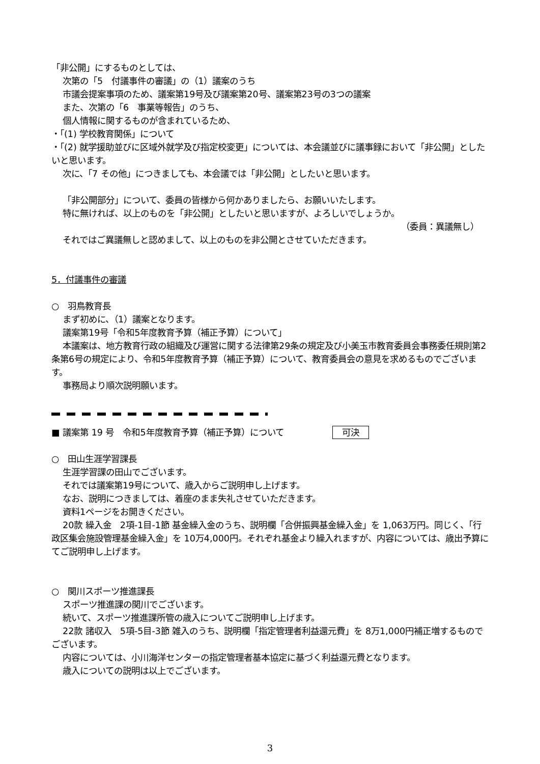「非公開」にするものとしては、
次第の「5　付議事件の審議」の（1）議案のうち
市議会提案事項のため、議案第19号及び議案第20号、議案第23号の3つの議案
また、次第の「6　事業等報告」のうち、
個人情報に関するものが含まれているため、
・「(1) 学校教育関係」について
・「(2) 就学援助並びに区域外就学及び指定校変更」については、本会議並びに議事録において「非公開」としたいと思います。
次に、「7 その他」につきましても、本会議では「非公開」としたいと思います。
「非公開部分」について、委員の皆様から何かありましたら、お願いいたします。
特に無ければ、以上のものを「非公開」としたいと思いますが、よろしいでしょうか。
（委員：異議無し）
それではご異議無しと認めまして、以上のものを非公開とさせていただきます。
5．付議事件の審議
○　羽鳥教育長
まず初めに、（1）議案となります。
議案第19号「令和5年度教育予算（補正予算）について」
本議案は、地方教育行政の組織及び運営に関する法律第29条の規定及び小美玉市教育委員会事務委任規則第2条第6号の規定により、令和5年度教育予算（補正予算）について、教育委員会の意見を求めるものでございます。
事務局より順次説明願います。
■ 議案第 19 号　令和5年度教育予算（補正予算）について 可決
○　田山生涯学習課長
生涯学習課の田山でございます。
それでは議案第19号について、歳入からご説明申し上げます。
なお、説明につきましては、着座のまま失礼させていただきます。
資料1ページをお開きください。
20款 繰入金　2項-1目-1節 基金繰入金のうち、説明欄「合併振興基金繰入金」を 1,063万円。同じく、「行政区集会施設管理基金繰入金」を 10万4,000円。それぞれ基金より繰入れますが、内容については、歳出予算にてご説明申し上げます。
○　関川スポーツ推進課長
スポーツ推進課の関川でございます。
続いて、スポーツ推進課所管の歳入についてご説明申し上げます。
22款 諸収入　5項-5目-3節 雑入のうち、説明欄「指定管理者利益還元費」を 8万1,000円補正増するものでございます。
内容については、小川海洋センターの指定管理者基本協定に基づく利益還元費となります。
歳入についての説明は以上でございます。
3